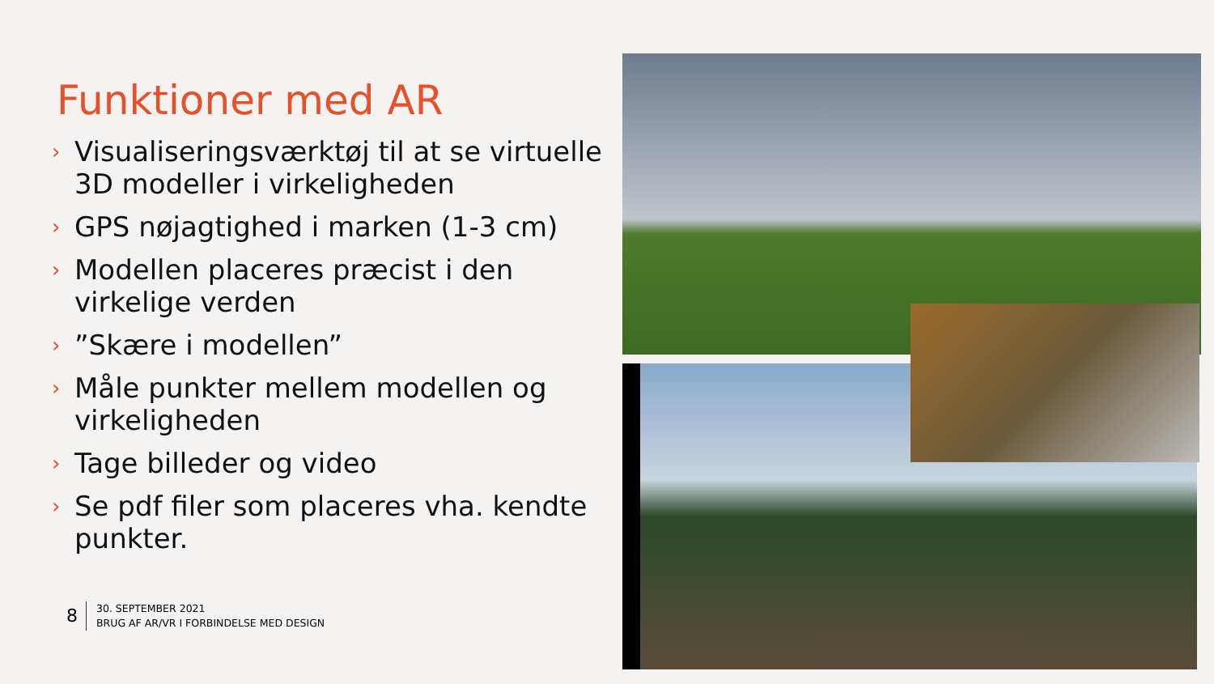Funktioner med AR
› Visualiseringsværktøj til at se virtuelle 3D modeller i virkeligheden
› GPS nøjagtighed i marken (1-3 cm)
› Modellen placeres præcist i den virkelige verden
›”Skære i modellen”
› Måle punkter mellem modellen og virkeligheden
› Tage billeder og video
› Se pdf filer som placeres vha. kendte punkter.
8
30. SEPTEMBER 2021
BRUG AF AR/VR I FORBINDELSE MED DESIGN